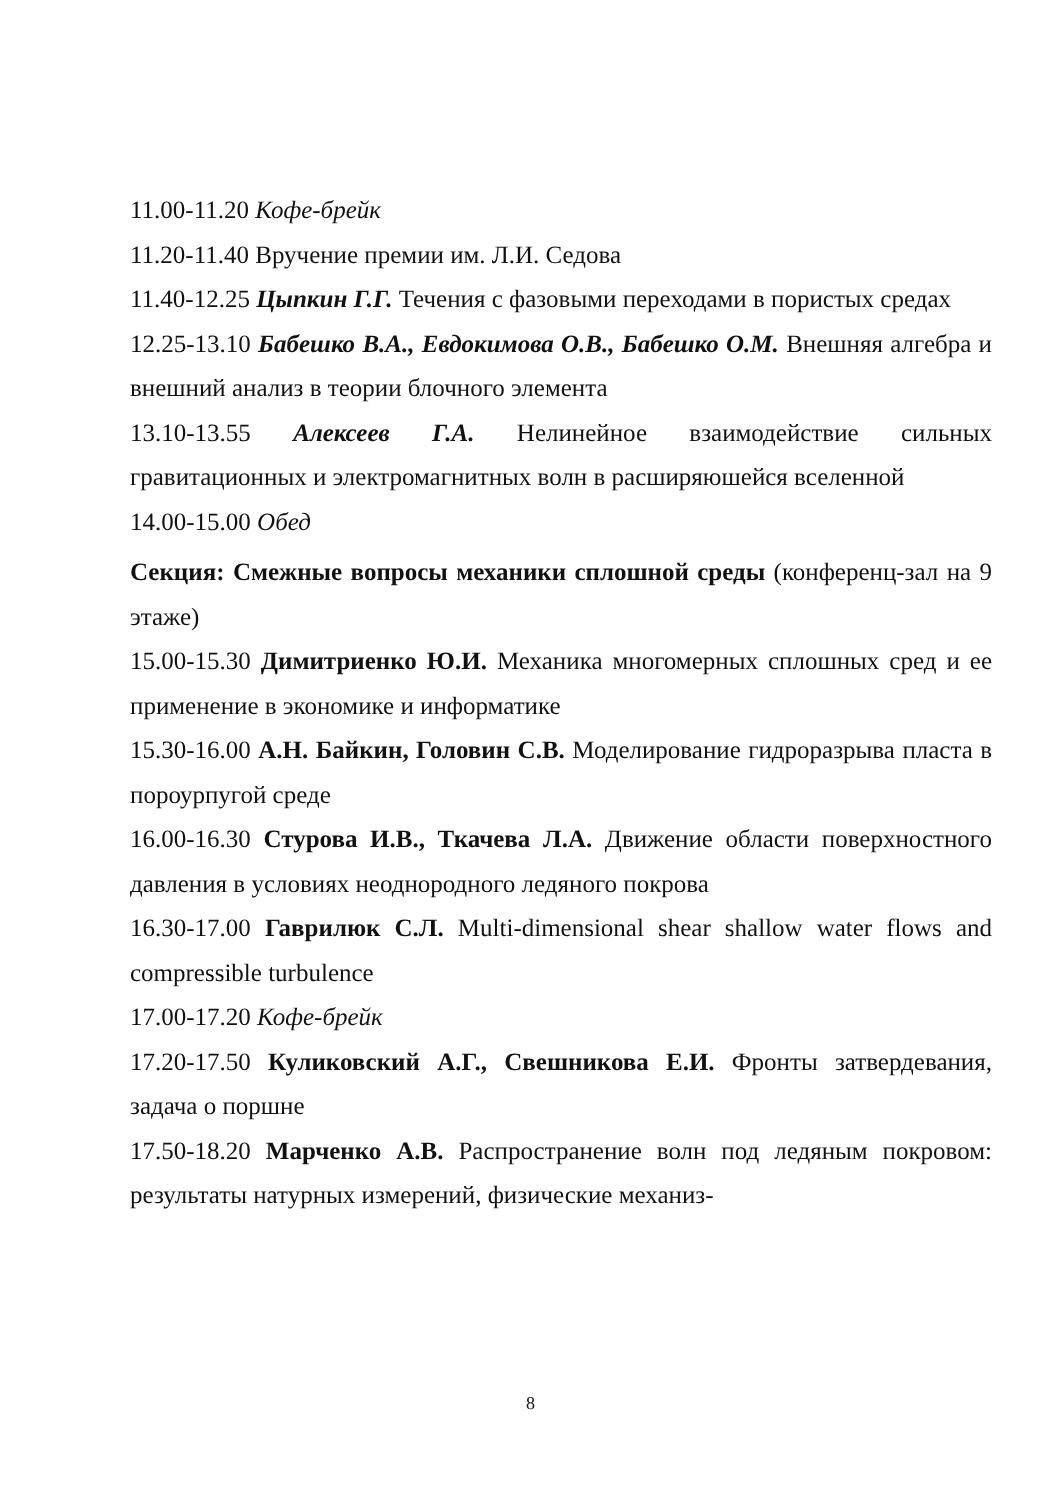11.00-11.20 Кофе-брейк
11.20-11.40 Вручение премии им. Л.И. Седова
11.40-12.25 Цыпкин Г.Г. Течения с фазовыми переходами в пористых средах
12.25-13.10 Бабешко В.А., Евдокимова О.В., Бабешко О.М. Внешняя алгебра и внешний анализ в теории блочного элемента
13.10-13.55 Алексеев Г.А. Нелинейное взаимодействие сильных гравитационных и электромагнитных волн в расширяюшейся вселенной
14.00-15.00 Обед
Секция: Смежные вопросы механики сплошной среды (конференц-зал на 9 этаже)
15.00-15.30 Димитриенко Ю.И. Механика многомерных сплошных сред и ее применение в экономике и информатике
15.30-16.00 А.Н. Байкин, Головин С.В. Моделирование гидроразрыва пласта в пороурпугой среде
16.00-16.30 Стурова И.В., Ткачева Л.А. Движение области поверхностного давления в условиях неоднородного ледяного покрова
16.30-17.00 Гаврилюк С.Л. Multi-dimensional shear shallow water flows and compressible turbulence
17.00-17.20 Кофе-брейк
17.20-17.50 Куликовский А.Г., Свешникова Е.И. Фронты затвердевания, задача о поршне
17.50-18.20 Марченко А.В. Распространение волн под ледяным покровом: результаты натурных измерений, физические механиз-
8